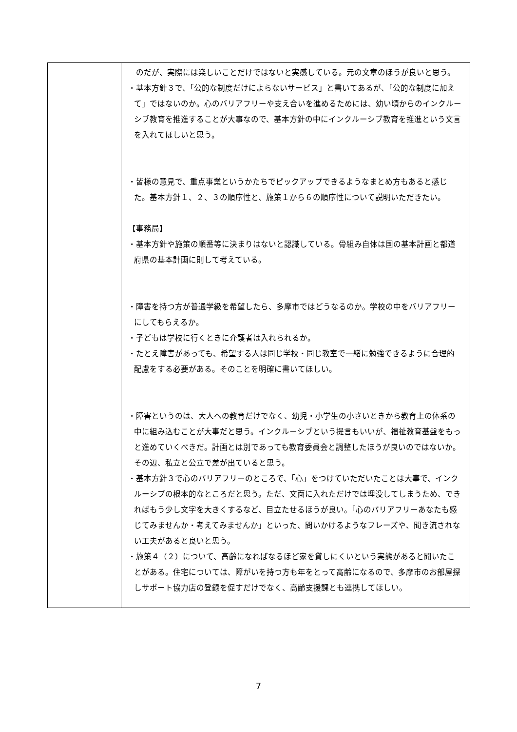| | のだが、実際には楽しいことだけではないと実感している。元の文章のほうが良いと思う。 ・基本方針３で、「公的な制度だけによらないサービス」と書いてあるが、「公的な制度に加えて」ではないのか。心のバリアフリーや支え合いを進めるためには、幼い頃からのインクルーシブ教育を推進することが大事なので、基本方針の中にインクルーシブ教育を推進という文言を入れてほしいと思う。 ・皆様の意見で、重点事業というかたちでピックアップできるようなまとめ方もあると感じた。基本方針１、２、３の順序性と、施策１から６の順序性について説明いただきたい。 【事務局】 ・基本方針や施策の順番等に決まりはないと認識している。骨組み自体は国の基本計画と都道府県の基本計画に則して考えている。 ・障害を持つ方が普通学級を希望したら、多摩市ではどうなるのか。学校の中をバリアフリーにしてもらえるか。 ・子どもは学校に行くときに介護者は入れられるか。 ・たとえ障害があっても、希望する人は同じ学校・同じ教室で一緒に勉強できるように合理的配慮をする必要がある。そのことを明確に書いてほしい。 ・障害というのは、大人への教育だけでなく、幼児・小学生の小さいときから教育上の体系の中に組み込むことが大事だと思う。インクルーシブという提言もいいが、福祉教育基盤をもっと進めていくべきだ。計画とは別であっても教育委員会と調整したほうが良いのではないか。その辺、私立と公立で差が出ていると思う。 ・基本方針３で心のバリアフリーのところで、「心」をつけていただいたことは大事で、インクルーシブの根本的なところだと思う。ただ、文面に入れただけでは埋没してしまうため、できればもう少し文字を大きくするなど、目立たせるほうが良い。「心のバリアフリーあなたも感じてみませんか・考えてみませんか」といった、問いかけるようなフレーズや、聞き流されない工夫があると良いと思う。 ・施策４（２）について、高齢になればなるほど家を貸しにくいという実態があると聞いたことがある。住宅については、障がいを持つ方も年をとって高齢になるので、多摩市のお部屋探しサポート協力店の登録を促すだけでなく、高齢支援課とも連携してほしい。 |
7